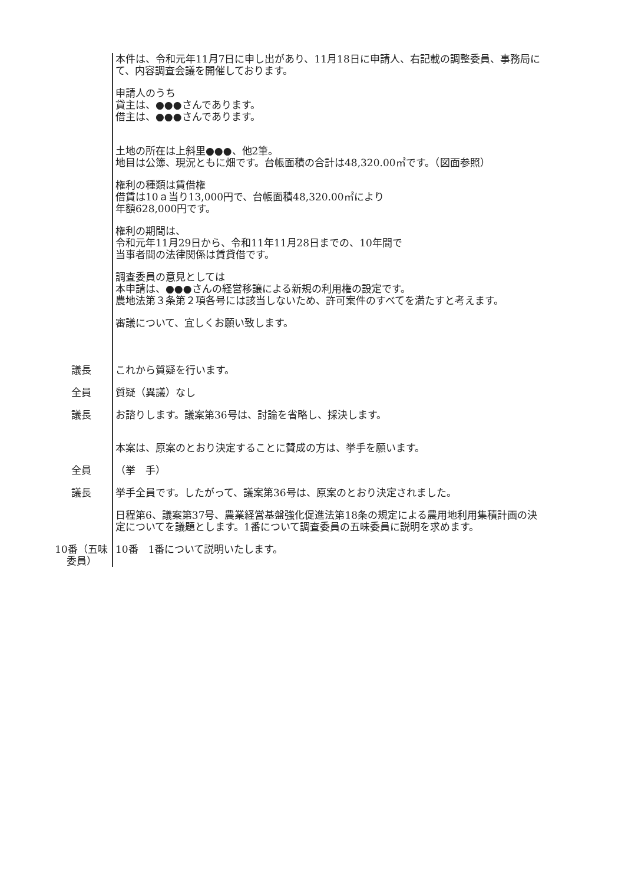本件は、令和元年11月7日に申し出があり、11月18日に申請人、右記載の調整委員、事務局にて、内容調査会議を開催しております。
申請人のうち
貸主は、●●●さんであります。
借主は、●●●さんであります。
土地の所在は上斜里●●●、他2筆。
地目は公簿、現況ともに畑です。台帳面積の合計は48,320.00㎡です。（図面参照）
権利の種類は賃借権
借賃は10ａ当り13,000円で、台帳面積48,320.00㎡により
年額628,000円です。
権利の期間は、
令和元年11月29日から、令和11年11月28日までの、10年間で
当事者間の法律関係は賃貸借です。
調査委員の意見としては
本申請は、●●●さんの経営移譲による新規の利用権の設定です。
農地法第３条第２項各号には該当しないため、許可案件のすべてを満たすと考えます。
審議について、宜しくお願い致します。
議長 これから質疑を行います。
全員 質疑（異議）なし
議長 お諮りします。議案第36号は、討論を省略し、採決します。
本案は、原案のとおり決定することに賛成の方は、挙手を願います。
全員 （挙　手）
議長 挙手全員です。したがって、議案第36号は、原案のとおり決定されました。
日程第6、議案第37号、農業経営基盤強化促進法第18条の規定による農用地利用集積計画の決定についてを議題とします。1番について調査委員の五味委員に説明を求めます。
10番（五味委員）
10番　1番について説明いたします。